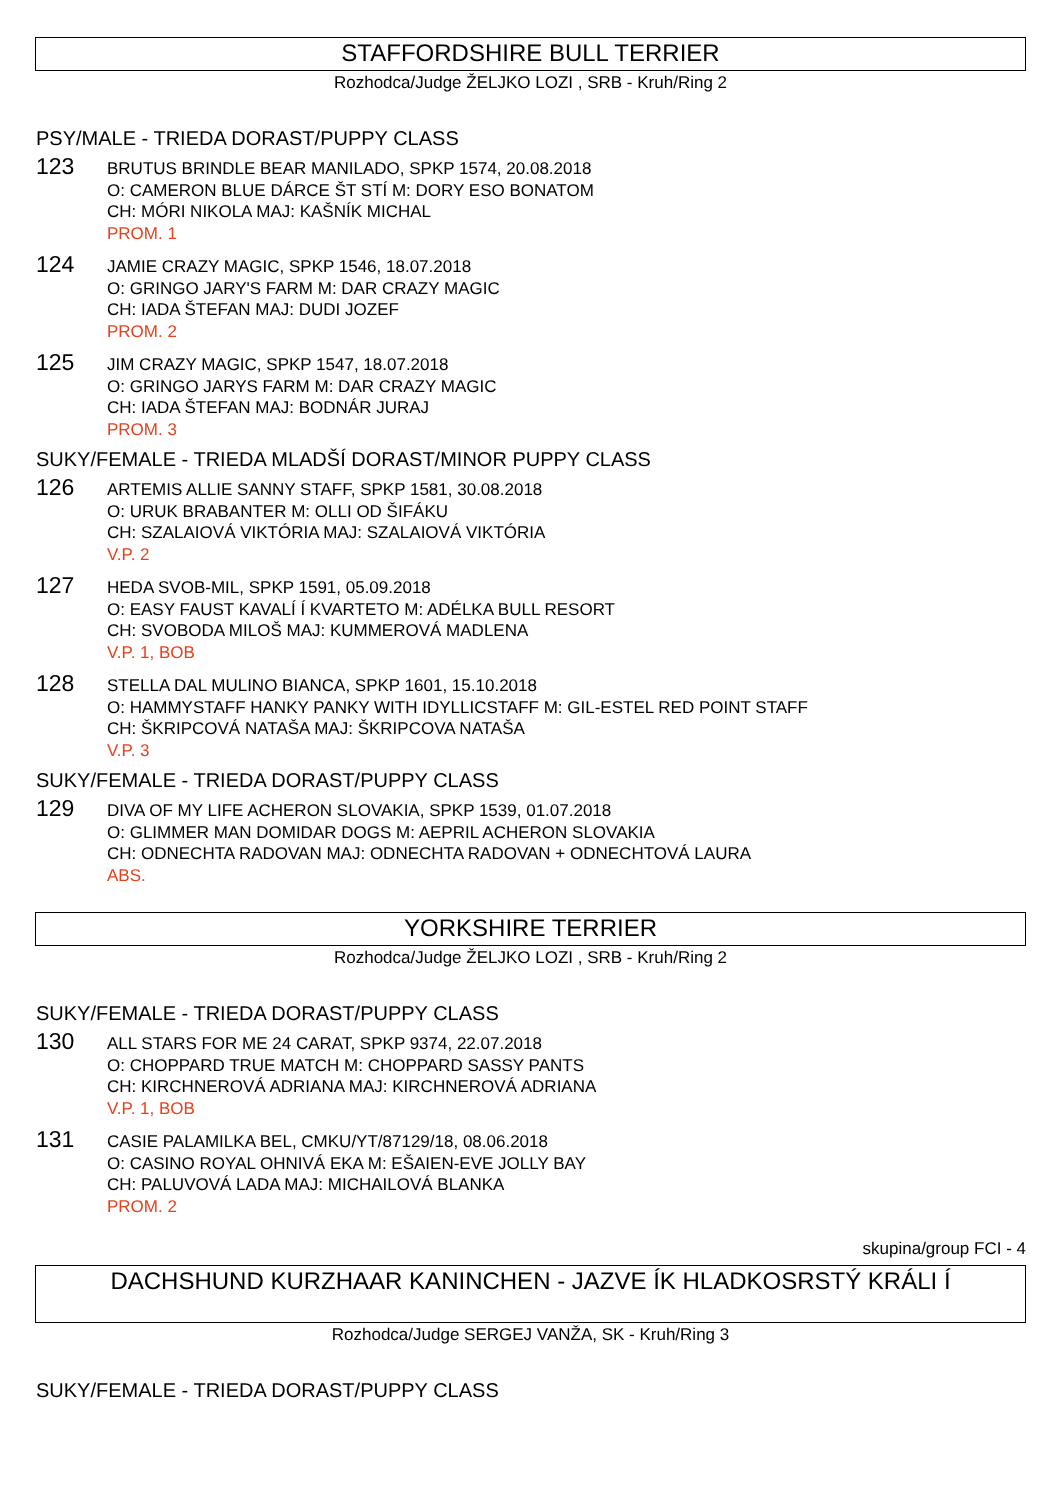STAFFORDSHIRE BULL TERRIER
Rozhodca/Judge ŽELJKO LOZI , SRB - Kruh/Ring 2
PSY/MALE - TRIEDA DORAST/PUPPY CLASS
123
BRUTUS BRINDLE BEAR MANILADO, SPKP 1574, 20.08.2018
O: CAMERON BLUE DÁRCE ŠT STÍ M: DORY ESO BONATOM
CH: MÓRI NIKOLA MAJ: KAŠNÍK MICHAL
PROM. 1
124
JAMIE CRAZY MAGIC, SPKP 1546, 18.07.2018
O: GRINGO JARY'S FARM M: DAR CRAZY MAGIC
CH: IADA ŠTEFAN MAJ: DUDI JOZEF
PROM. 2
125
JIM CRAZY MAGIC, SPKP 1547, 18.07.2018
O: GRINGO JARYS FARM M: DAR CRAZY MAGIC
CH: IADA ŠTEFAN MAJ: BODNÁR JURAJ
PROM. 3
SUKY/FEMALE - TRIEDA MLADŠÍ DORAST/MINOR PUPPY CLASS
126
ARTEMIS ALLIE SANNY STAFF, SPKP 1581, 30.08.2018
O: URUK BRABANTER M: OLLI OD ŠIFÁKU
CH: SZALAIOVÁ VIKTÓRIA MAJ: SZALAIOVÁ VIKTÓRIA
V.P. 2
127
HEDA SVOB-MIL, SPKP 1591, 05.09.2018
O: EASY FAUST KAVALÍ Í KVARTETO M: ADÉLKA BULL RESORT
CH: SVOBODA MILOŠ MAJ: KUMMEROVÁ MADLENA
V.P. 1, BOB
128
STELLA DAL MULINO BIANCA, SPKP 1601, 15.10.2018
O: HAMMYSTAFF HANKY PANKY WITH IDYLLICSTAFF M: GIL-ESTEL RED POINT STAFF
CH: ŠKRIPCOVÁ NATAŠA MAJ: ŠKRIPCOVA NATAŠA
V.P. 3
SUKY/FEMALE - TRIEDA DORAST/PUPPY CLASS
129
DIVA OF MY LIFE ACHERON SLOVAKIA, SPKP 1539, 01.07.2018
O: GLIMMER MAN DOMIDAR DOGS M: AEPRIL ACHERON SLOVAKIA
CH: ODNECHTA RADOVAN MAJ: ODNECHTA RADOVAN + ODNECHTOVÁ LAURA
ABS.
YORKSHIRE TERRIER
Rozhodca/Judge ŽELJKO LOZI , SRB - Kruh/Ring 2
SUKY/FEMALE - TRIEDA DORAST/PUPPY CLASS
130
ALL STARS FOR ME 24 CARAT, SPKP 9374, 22.07.2018
O: CHOPPARD TRUE MATCH M: CHOPPARD SASSY PANTS
CH: KIRCHNEROVÁ ADRIANA MAJ: KIRCHNEROVÁ ADRIANA
V.P. 1, BOB
131
CASIE PALAMILKA BEL, CMKU/YT/87129/18, 08.06.2018
O: CASINO ROYAL OHNIVÁ EKA M: EŠAIEN-EVE JOLLY BAY
CH: PALUVOVÁ LADA MAJ: MICHAILOVÁ BLANKA
PROM. 2
skupina/group FCI - 4
DACHSHUND KURZHAAR KANINCHEN - JAZVE ÍK HLADKOSRSTÝ KRÁLI Í
Rozhodca/Judge SERGEJ VANŽA, SK - Kruh/Ring 3
SUKY/FEMALE - TRIEDA DORAST/PUPPY CLASS